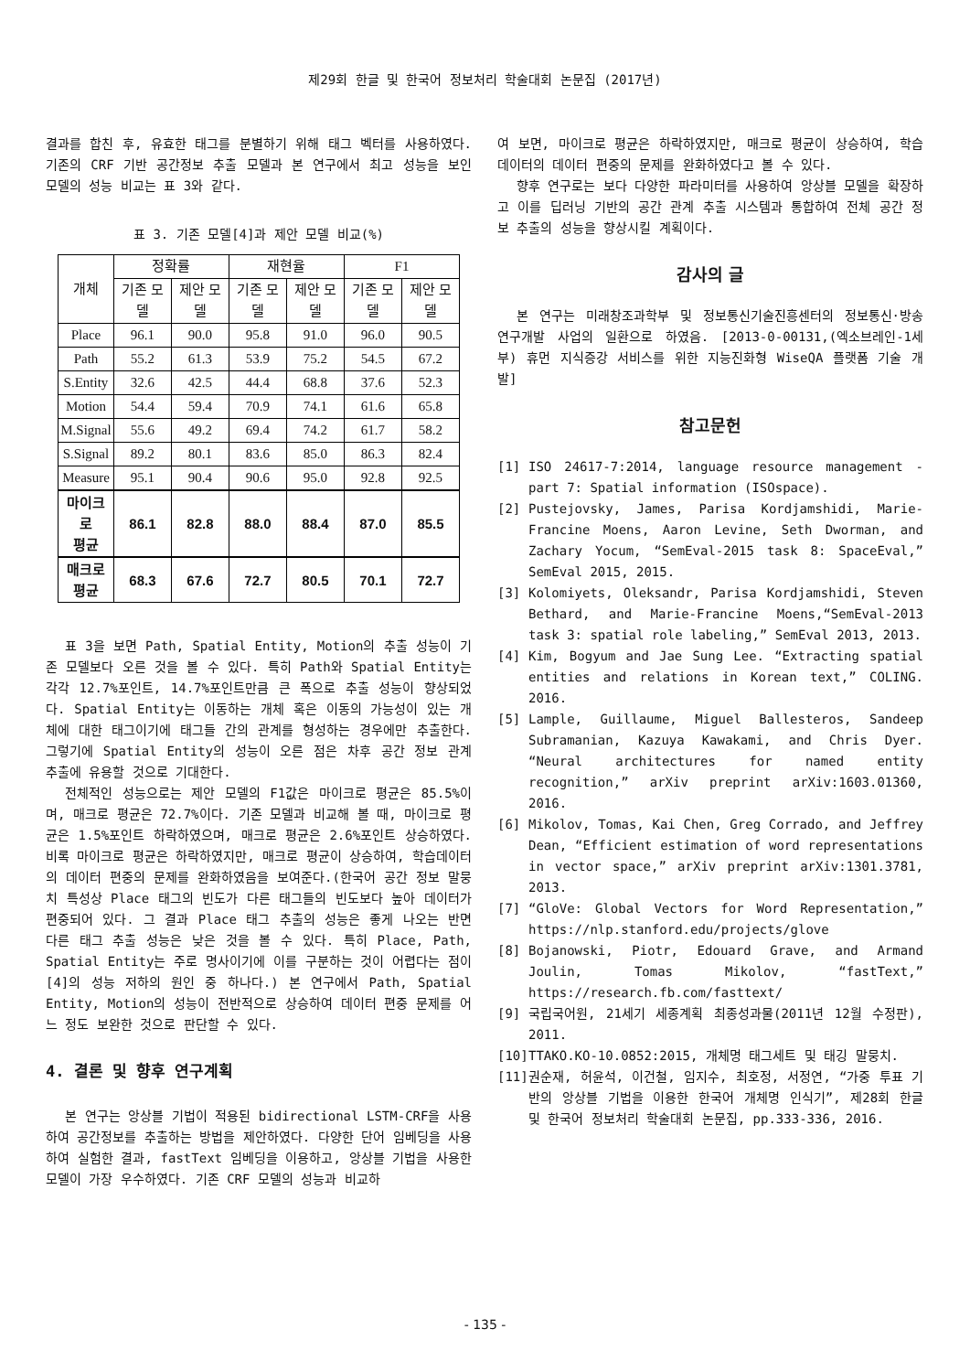제29회 한글 및 한국어 정보처리 학술대회 논문집 (2017년)
결과를 합친 후, 유효한 태그를 분별하기 위해 태그 벡터를 사용하였다. 기존의 CRF 기반 공간정보 추출 모델과 본 연구에서 최고 성능을 보인 모델의 성능 비교는 표 3와 같다.
표 3. 기존 모델[4]과 제안 모델 비교(%)
| 개체 | 정확률 | | 재현율 | | F1 | |
| --- | --- | --- | --- | --- | --- | --- |
| | 기존 모델 | 제안 모델 | 기존 모델 | 제안 모델 | 기존 모델 | 제안 모델 |
| Place | 96.1 | 90.0 | 95.8 | 91.0 | 96.0 | 90.5 |
| Path | 55.2 | 61.3 | 53.9 | 75.2 | 54.5 | 67.2 |
| S.Entity | 32.6 | 42.5 | 44.4 | 68.8 | 37.6 | 52.3 |
| Motion | 54.4 | 59.4 | 70.9 | 74.1 | 61.6 | 65.8 |
| M.Signal | 55.6 | 49.2 | 69.4 | 74.2 | 61.7 | 58.2 |
| S.Signal | 89.2 | 80.1 | 83.6 | 85.0 | 86.3 | 82.4 |
| Measure | 95.1 | 90.4 | 90.6 | 95.0 | 92.8 | 92.5 |
| 마이크로 평균 | 86.1 | 82.8 | 88.0 | 88.4 | 87.0 | 85.5 |
| 매크로 평균 | 68.3 | 67.6 | 72.7 | 80.5 | 70.1 | 72.7 |
표 3을 보면 Path, Spatial Entity, Motion의 추출 성능이 기존 모델보다 오른 것을 볼 수 있다. 특히 Path와 Spatial Entity는 각각 12.7%포인트, 14.7%포인트만큼 큰 폭으로 추출 성능이 향상되었다. Spatial Entity는 이동하는 개체 혹은 이동의 가능성이 있는 개체에 대한 태그이기에 태그들 간의 관계를 형성하는 경우에만 추출한다. 그렇기에 Spatial Entity의 성능이 오른 점은 차후 공간 정보 관계 추출에 유용할 것으로 기대한다.
전체적인 성능으로는 제안 모델의 F1값은 마이크로 평균은 85.5%이며, 매크로 평균은 72.7%이다. 기존 모델과 비교해 볼 때, 마이크로 평균은 1.5%포인트 하락하였으며, 매크로 평균은 2.6%포인트 상승하였다. 비록 마이크로 평균은 하락하였지만, 매크로 평균이 상승하여, 학습데이터의 데이터 편중의 문제를 완화하였음을 보여준다.(한국어 공간 정보 말뭉치 특성상 Place 태그의 빈도가 다른 태그들의 빈도보다 높아 데이터가 편중되어 있다. 그 결과 Place 태그 추출의 성능은 좋게 나오는 반면 다른 태그 추출 성능은 낮은 것을 볼 수 있다. 특히 Place, Path, Spatial Entity는 주로 명사이기에 이를 구분하는 것이 어렵다는 점이 [4]의 성능 저하의 원인 중 하나다.) 본 연구에서 Path, Spatial Entity, Motion의 성능이 전반적으로 상승하여 데이터 편중 문제를 어느 정도 보완한 것으로 판단할 수 있다.
4. 결론 및 향후 연구계획
본 연구는 앙상블 기법이 적용된 bidirectional LSTM-CRF을 사용하여 공간정보를 추출하는 방법을 제안하였다. 다양한 단어 임베딩을 사용하여 실험한 결과, fastText 임베딩을 이용하고, 앙상블 기법을 사용한 모델이 가장 우수하였다. 기존 CRF 모델의 성능과 비교하
여 보면, 마이크로 평균은 하락하였지만, 매크로 평균이 상승하여, 학습데이터의 데이터 편중의 문제를 완화하였다고 볼 수 있다.
향후 연구로는 보다 다양한 파라미터를 사용하여 앙상블 모델을 확장하고 이를 딥러닝 기반의 공간 관계 추출 시스템과 통합하여 전체 공간 정보 추출의 성능을 향상시킬 계획이다.
감사의 글
본 연구는 미래창조과학부 및 정보통신기술진흥센터의 정보통신·방송 연구개발 사업의 일환으로 하였음. [2013-0-00131,(엑소브레인-1세부) 휴먼 지식증강 서비스를 위한 지능진화형 WiseQA 플랫폼 기술 개발]
참고문헌
[1] ISO 24617-7:2014, language resource management - part 7: Spatial information (ISOspace).
[2] Pustejovsky, James, Parisa Kordjamshidi, Marie-Francine Moens, Aaron Levine, Seth Dworman, and Zachary Yocum, “SemEval-2015 task 8: SpaceEval,” SemEval 2015, 2015.
[3] Kolomiyets, Oleksandr, Parisa Kordjamshidi, Steven Bethard, and Marie-Francine Moens,“SemEval-2013 task 3: spatial role labeling,” SemEval 2013, 2013.
[4] Kim, Bogyum and Jae Sung Lee. “Extracting spatial entities and relations in Korean text,” COLING. 2016.
[5] Lample, Guillaume, Miguel Ballesteros, Sandeep Subramanian, Kazuya Kawakami, and Chris Dyer. “Neural architectures for named entity recognition,” arXiv preprint arXiv:1603.01360, 2016.
[6] Mikolov, Tomas, Kai Chen, Greg Corrado, and Jeffrey Dean, “Efficient estimation of word representations in vector space,” arXiv preprint arXiv:1301.3781, 2013.
[7] “GloVe: Global Vectors for Word Representation,” https://nlp.stanford.edu/projects/glove
[8] Bojanowski, Piotr, Edouard Grave, and Armand Joulin, Tomas Mikolov, “fastText,” https://research.fb.com/fasttext/
[9] 국립국어원, 21세기 세종계획 최종성과물(2011년 12월 수정판), 2011.
[10] TTAKO.KO-10.0852:2015, 개체명 태그세트 및 태깅 말뭉치.
[11] 권순재, 허윤석, 이건철, 임지수, 최호정, 서정연, “가중 투표 기반의 앙상블 기법을 이용한 한국어 개체명 인식기”, 제28회 한글 및 한국어 정보처리 학술대회 논문집, pp.333-336, 2016.
- 135 -